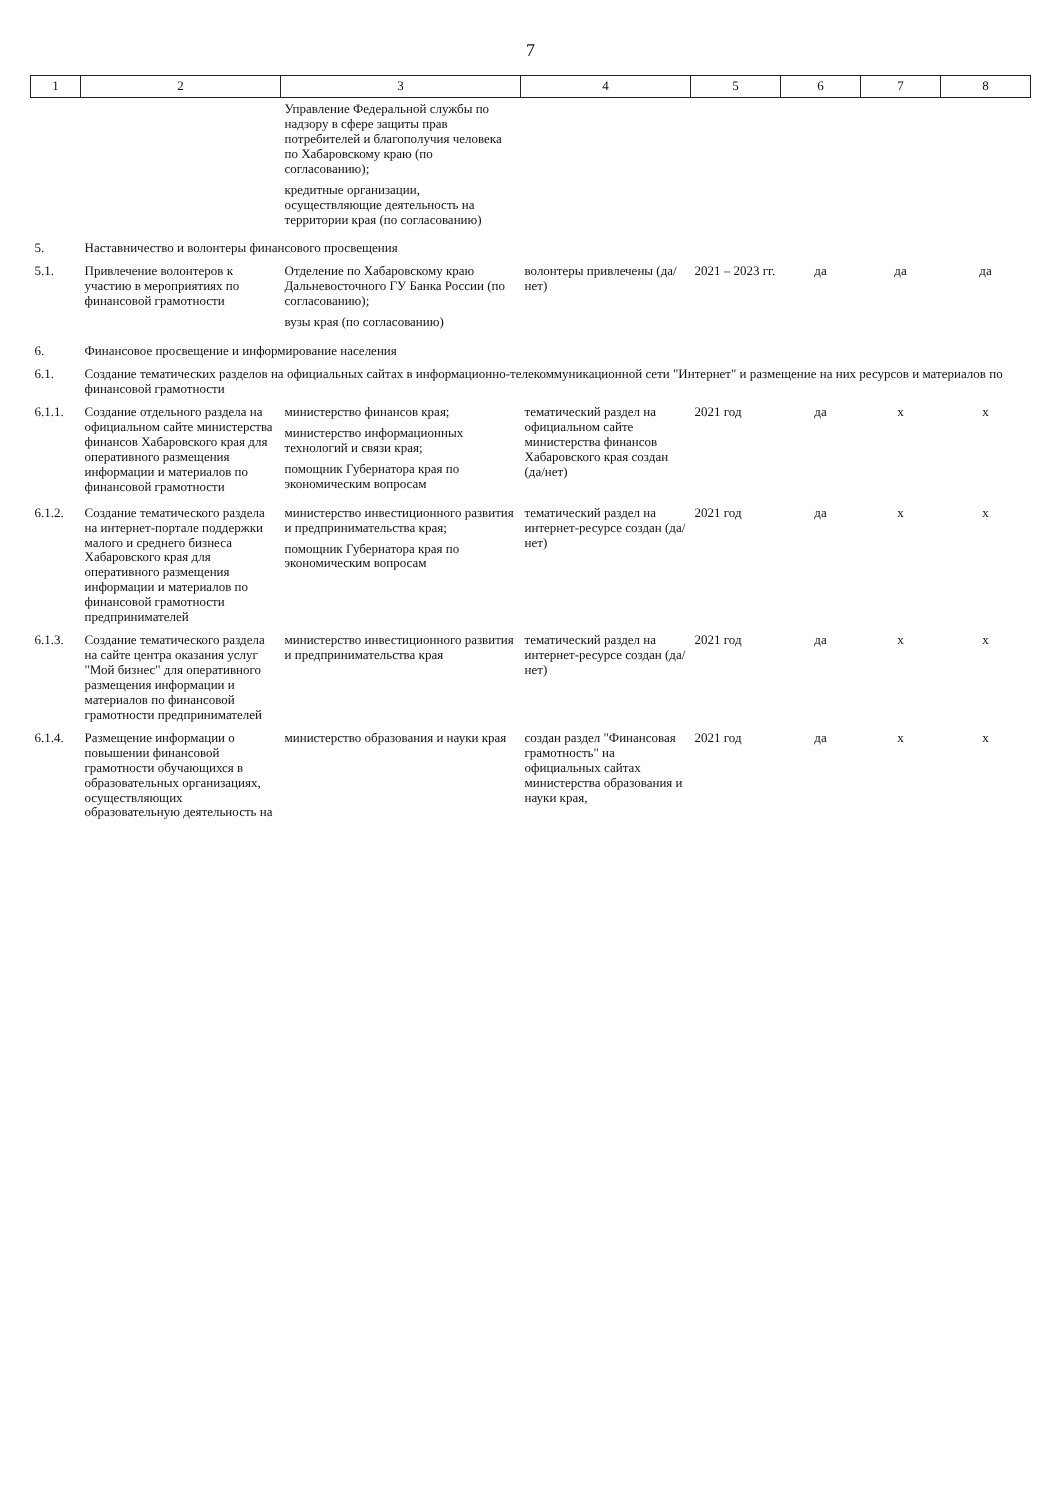7
| 1 | 2 | 3 | 4 | 5 | 6 | 7 | 8 |
| --- | --- | --- | --- | --- | --- | --- | --- |
| | | Управление Федеральной службы по надзору в сфере защиты прав потребителей и благополучия человека по Хабаровскому краю (по согласованию); кредитные организации, осуществляющие деятельность на территории края (по согласованию) | | | | | |
| 5. | Наставничество и волонтеры финансового просвещения | | | | | | |
| 5.1. | Привлечение волонтеров к участию в мероприятиях по финансовой грамотности | Отделение по Хабаровскому краю Дальневосточного ГУ Банка России (по согласованию); вузы края (по согласованию) | волонтеры привлечены (да/нет) | 2021 – 2023 гг. | да | да | да |
| 6. | Финансовое просвещение и информирование населения | | | | | | |
| 6.1. | Создание тематических разделов на официальных сайтах в информационно-телекоммуникационной сети "Интернет" и размещение на них ресурсов и материалов по финансовой грамотности | | | | | | |
| 6.1.1. | Создание отдельного раздела на официальном сайте министерства финансов Хабаровского края для оперативного размещения информации и материалов по финансовой грамотности | министерство финансов края; министерство информационных технологий и связи края; помощник Губернатора края по экономическим вопросам | тематический раздел на официальном сайте министерства финансов Хабаровского края создан (да/нет) | 2021 год | да | х | х |
| 6.1.2. | Создание тематического раздела на интернет-портале поддержки малого и среднего бизнеса Хабаровского края для оперативного размещения информации и материалов по финансовой грамотности предпринимателей | министерство инвестиционного развития и предпринимательства края; помощник Губернатора края по экономическим вопросам | тематический раздел на интернет-ресурсе создан (да/нет) | 2021 год | да | х | х |
| 6.1.3. | Создание тематического раздела на сайте центра оказания услуг "Мой бизнес" для оперативного размещения информации и материалов по финансовой грамотности предпринимателей | министерство инвестиционного развития и предпринимательства края | тематический раздел на интернет-ресурсе создан (да/нет) | 2021 год | да | х | х |
| 6.1.4. | Размещение информации о повышении финансовой грамотности обучающихся в образовательных организациях, осуществляющих образовательную деятельность на | министерство образования и науки края | создан раздел "Финансовая грамотность" на официальных сайтах министерства образования и науки края, | 2021 год | да | х | х |